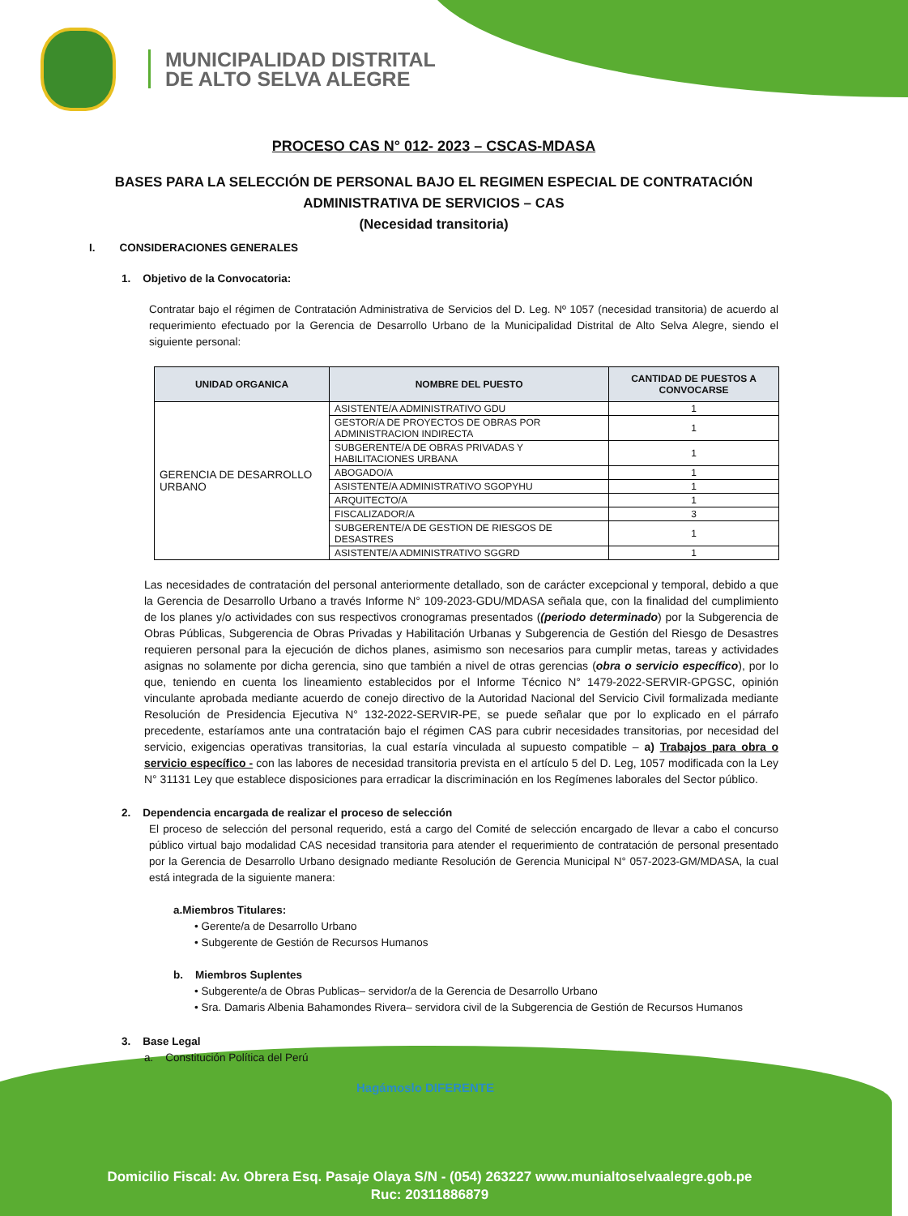MUNICIPALIDAD DISTRITAL
DE ALTO SELVA ALEGRE
PROCESO CAS N° 012- 2023 – CSCAS-MDASA
BASES PARA LA SELECCIÓN DE PERSONAL BAJO EL REGIMEN ESPECIAL DE CONTRATACIÓN ADMINISTRATIVA DE SERVICIOS – CAS
(Necesidad transitoria)
I. CONSIDERACIONES GENERALES
1. Objetivo de la Convocatoria:
Contratar bajo el régimen de Contratación Administrativa de Servicios del D. Leg. Nº 1057 (necesidad transitoria) de acuerdo al requerimiento efectuado por la Gerencia de Desarrollo Urbano de la Municipalidad Distrital de Alto Selva Alegre, siendo el siguiente personal:
| UNIDAD ORGANICA | NOMBRE DEL PUESTO | CANTIDAD DE PUESTOS A CONVOCARSE |
| --- | --- | --- |
| GERENCIA DE DESARROLLO URBANO | ASISTENTE/A ADMINISTRATIVO GDU | 1 |
| | GESTOR/A DE PROYECTOS DE OBRAS POR ADMINISTRACION INDIRECTA | 1 |
| | SUBGERENTE/A DE OBRAS PRIVADAS Y HABILITACIONES URBANA | 1 |
| | ABOGADO/A | 1 |
| | ASISTENTE/A ADMINISTRATIVO SGOPYHU | 1 |
| | ARQUITECTO/A | 1 |
| | FISCALIZADOR/A | 3 |
| | SUBGERENTE/A DE GESTION DE RIESGOS DE DESASTRES | 1 |
| | ASISTENTE/A ADMINISTRATIVO SGGRD | 1 |
Las necesidades de contratación del personal anteriormente detallado, son de carácter excepcional y temporal, debido a que la Gerencia de Desarrollo Urbano a través Informe N° 109-2023-GDU/MDASA señala que, con la finalidad del cumplimiento de los planes y/o actividades con sus respectivos cronogramas presentados ((periodo determinado) por la Subgerencia de Obras Públicas, Subgerencia de Obras Privadas y Habilitación Urbanas y Subgerencia de Gestión del Riesgo de Desastres requieren personal para la ejecución de dichos planes, asimismo son necesarios para cumplir metas, tareas y actividades asignas no solamente por dicha gerencia, sino que también a nivel de otras gerencias (obra o servicio específico), por lo que, teniendo en cuenta los lineamiento establecidos por el Informe Técnico N° 1479-2022-SERVIR-GPGSC, opinión vinculante aprobada mediante acuerdo de conejo directivo de la Autoridad Nacional del Servicio Civil formalizada mediante Resolución de Presidencia Ejecutiva N° 132-2022-SERVIR-PE, se puede señalar que por lo explicado en el párrafo precedente, estaríamos ante una contratación bajo el régimen CAS para cubrir necesidades transitorias, por necesidad del servicio, exigencias operativas transitorias, la cual estaría vinculada al supuesto compatible – a) Trabajos para obra o servicio específico - con las labores de necesidad transitoria prevista en el artículo 5 del D. Leg, 1057 modificada con la Ley N° 31131 Ley que establece disposiciones para erradicar la discriminación en los Regímenes laborales del Sector público.
2. Dependencia encargada de realizar el proceso de selección
El proceso de selección del personal requerido, está a cargo del Comité de selección encargado de llevar a cabo el concurso público virtual bajo modalidad CAS necesidad transitoria para atender el requerimiento de contratación de personal presentado por la Gerencia de Desarrollo Urbano designado mediante Resolución de Gerencia Municipal N° 057-2023-GM/MDASA, la cual está integrada de la siguiente manera:
a.Miembros Titulares:
• Gerente/a de Desarrollo Urbano
• Subgerente de Gestión de Recursos Humanos
b. Miembros Suplentes
• Subgerente/a de Obras Publicas– servidor/a de la Gerencia de Desarrollo Urbano
• Sra. Damaris Albenia Bahamondes Rivera– servidora civil de la Subgerencia de Gestión de Recursos Humanos
3. Base Legal
a. Constitución Política del Perú
Hagámoslo DIFERENTE
Domicilio Fiscal: Av. Obrera Esq. Pasaje Olaya S/N - (054) 263227 www.munialtoselvaalegre.gob.pe
Ruc: 20311886879